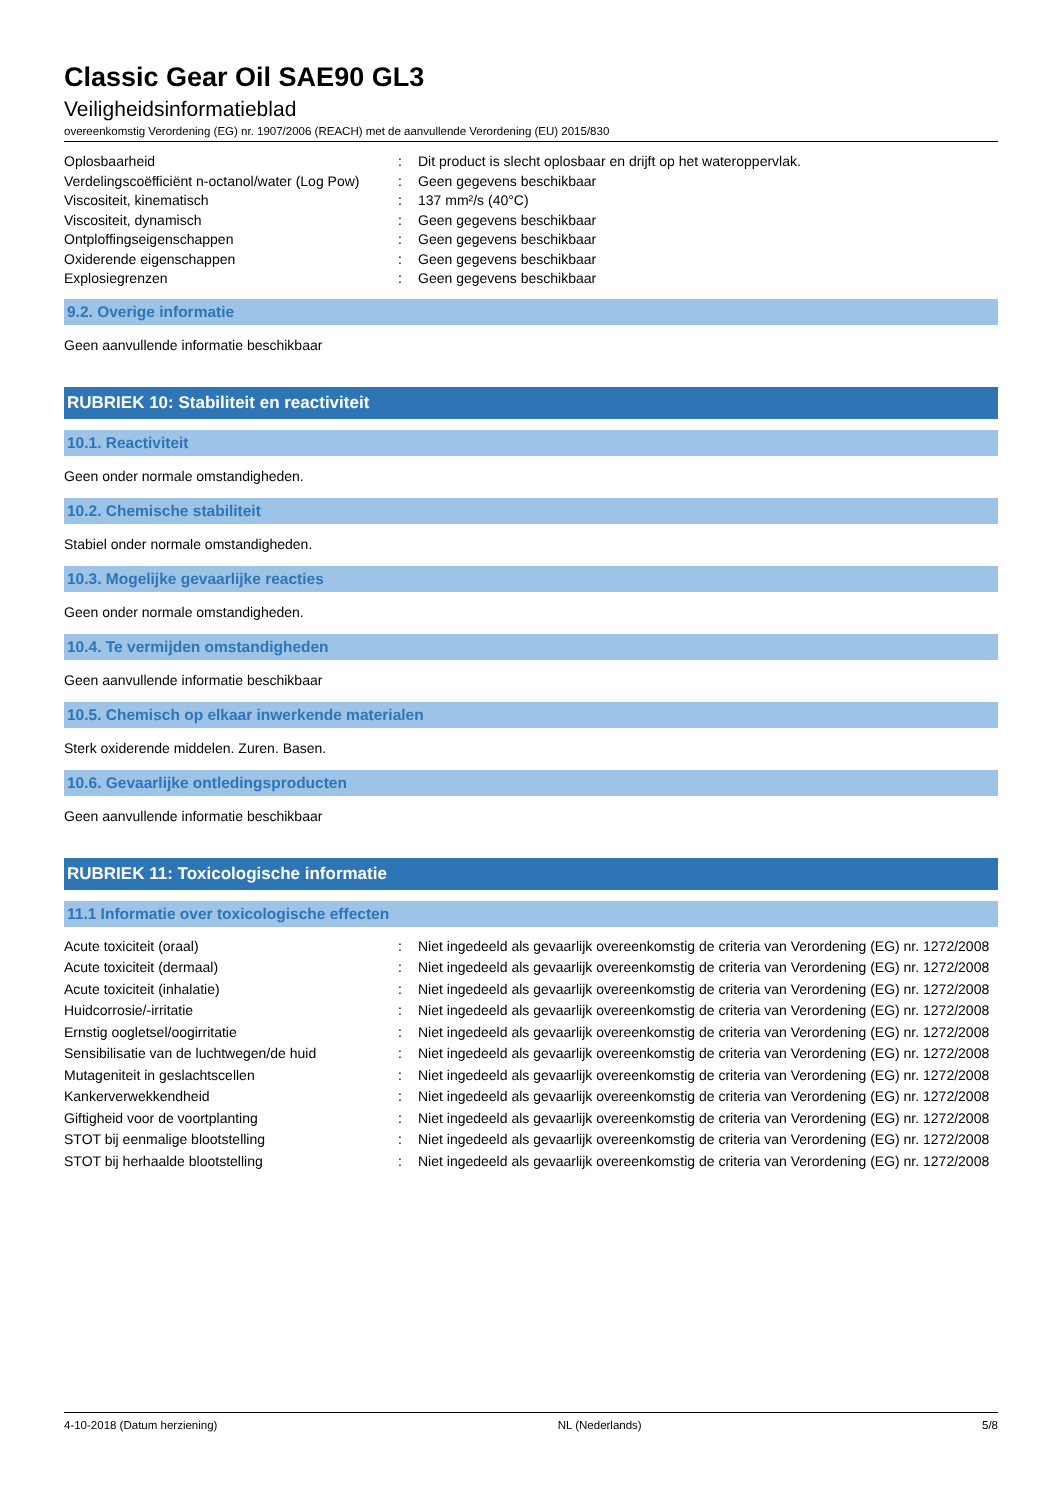Classic Gear Oil SAE90 GL3
Veiligheidsinformatieblad
overeenkomstig Verordening (EG) nr. 1907/2006 (REACH) met de aanvullende Verordening (EU) 2015/830
| Oplosbaarheid | : | Dit product is slecht oplosbaar en drijft op het wateroppervlak. |
| Verdelingscoëfficiënt n-octanol/water (Log Pow) | : | Geen gegevens beschikbaar |
| Viscositeit, kinematisch | : | 137 mm²/s (40°C) |
| Viscositeit, dynamisch | : | Geen gegevens beschikbaar |
| Ontploffingseigenschappen | : | Geen gegevens beschikbaar |
| Oxiderende eigenschappen | : | Geen gegevens beschikbaar |
| Explosiegrenzen | : | Geen gegevens beschikbaar |
9.2. Overige informatie
Geen aanvullende informatie beschikbaar
RUBRIEK 10: Stabiliteit en reactiviteit
10.1. Reactiviteit
Geen onder normale omstandigheden.
10.2. Chemische stabiliteit
Stabiel onder normale omstandigheden.
10.3. Mogelijke gevaarlijke reacties
Geen onder normale omstandigheden.
10.4. Te vermijden omstandigheden
Geen aanvullende informatie beschikbaar
10.5. Chemisch op elkaar inwerkende materialen
Sterk oxiderende middelen. Zuren. Basen.
10.6. Gevaarlijke ontledingsproducten
Geen aanvullende informatie beschikbaar
RUBRIEK 11: Toxicologische informatie
11.1 Informatie over toxicologische effecten
| Acute toxiciteit (oraal) | : | Niet ingedeeld als gevaarlijk overeenkomstig de criteria van Verordening (EG) nr. 1272/2008 |
| Acute toxiciteit (dermaal) | : | Niet ingedeeld als gevaarlijk overeenkomstig de criteria van Verordening (EG) nr. 1272/2008 |
| Acute toxiciteit (inhalatie) | : | Niet ingedeeld als gevaarlijk overeenkomstig de criteria van Verordening (EG) nr. 1272/2008 |
| Huidcorrosie/-irritatie | : | Niet ingedeeld als gevaarlijk overeenkomstig de criteria van Verordening (EG) nr. 1272/2008 |
| Ernstig oogletsel/oogirritatie | : | Niet ingedeeld als gevaarlijk overeenkomstig de criteria van Verordening (EG) nr. 1272/2008 |
| Sensibilisatie van de luchtwegen/de huid | : | Niet ingedeeld als gevaarlijk overeenkomstig de criteria van Verordening (EG) nr. 1272/2008 |
| Mutageniteit in geslachtscellen | : | Niet ingedeeld als gevaarlijk overeenkomstig de criteria van Verordening (EG) nr. 1272/2008 |
| Kankerverwekkendheid | : | Niet ingedeeld als gevaarlijk overeenkomstig de criteria van Verordening (EG) nr. 1272/2008 |
| Giftigheid voor de voortplanting | : | Niet ingedeeld als gevaarlijk overeenkomstig de criteria van Verordening (EG) nr. 1272/2008 |
| STOT bij eenmalige blootstelling | : | Niet ingedeeld als gevaarlijk overeenkomstig de criteria van Verordening (EG) nr. 1272/2008 |
| STOT bij herhaalde blootstelling | : | Niet ingedeeld als gevaarlijk overeenkomstig de criteria van Verordening (EG) nr. 1272/2008 |
4-10-2018 (Datum herziening) NL (Nederlands) 5/8